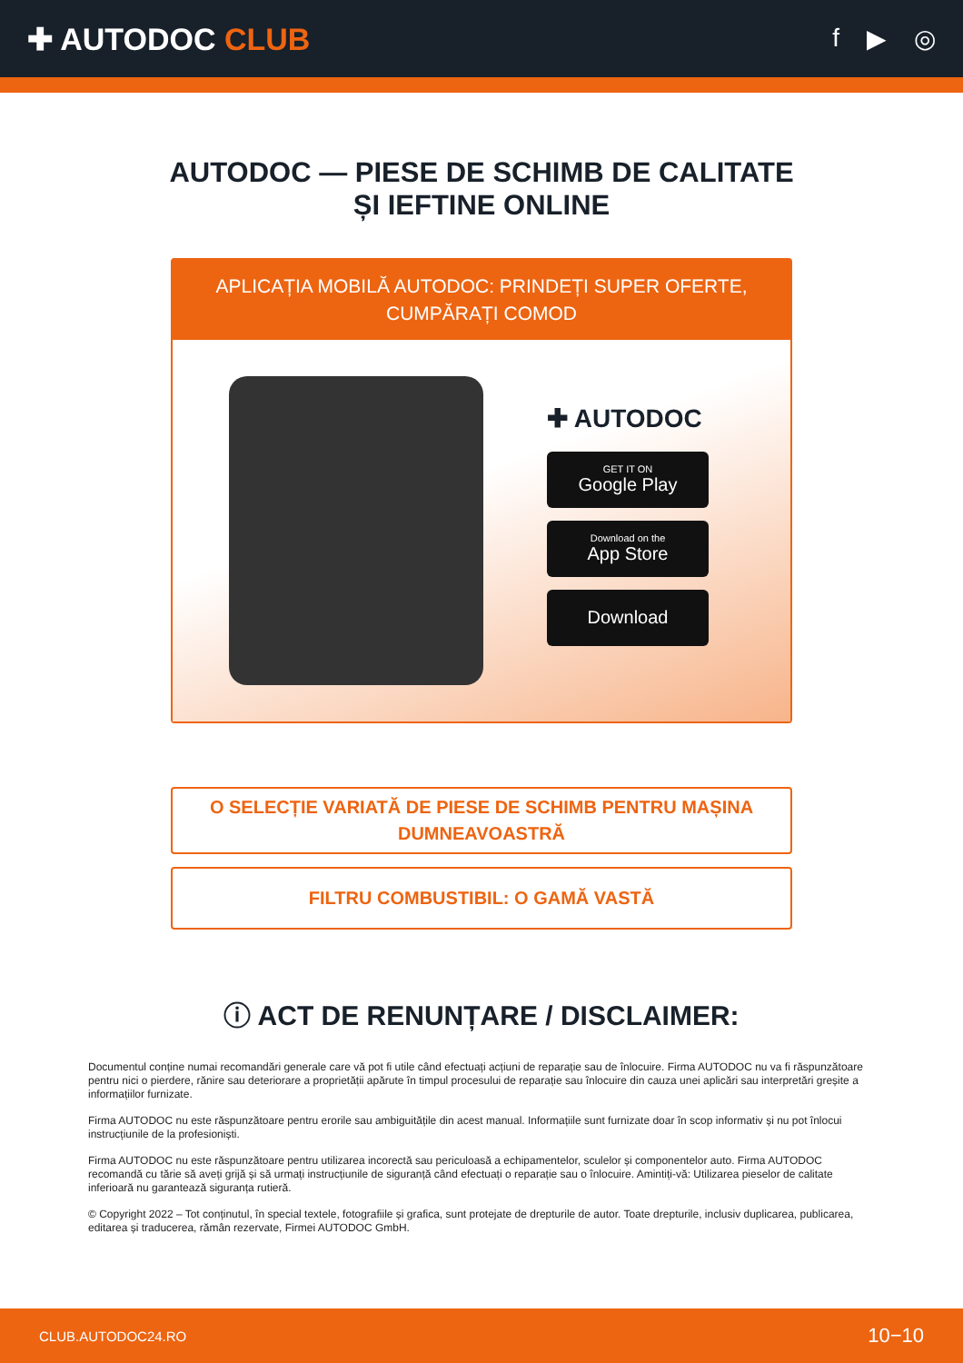✚ AUTODOC CLUB
f ▶ ◎
AUTODOC — PIESE DE SCHIMB DE CALITATE ȘI IEFTINE ONLINE
APLICAȚIA MOBILĂ AUTODOC: PRINDEȚI SUPER OFERTE, CUMPĂRAȚI COMOD
✚ AUTODOC
GET IT ON
Google Play
Download on the
App Store
Download
O SELECȚIE VARIATĂ DE PIESE DE SCHIMB PENTRU MAȘINA DUMNEAVOASTRĂ
FILTRU COMBUSTIBIL: O GAMĂ VASTĂ
ⓘ ACT DE RENUNȚARE / DISCLAIMER:
Documentul conține numai recomandări generale care vă pot fi utile când efectuați acțiuni de reparație sau de înlocuire. Firma AUTODOC nu va fi răspunzătoare pentru nici o pierdere, rănire sau deteriorare a proprietății apărute în timpul procesului de reparație sau înlocuire din cauza unei aplicări sau interpretări greșite a informațiilor furnizate.
Firma AUTODOC nu este răspunzătoare pentru erorile sau ambiguitățile din acest manual. Informațiile sunt furnizate doar în scop informativ și nu pot înlocui instrucțiunile de la profesioniști.
Firma AUTODOC nu este răspunzătoare pentru utilizarea incorectă sau periculoasă a echipamentelor, sculelor și componentelor auto. Firma AUTODOC recomandă cu tărie să aveți grijă și să urmați instrucțiunile de siguranță când efectuați o reparație sau o înlocuire. Amintiți-vă: Utilizarea pieselor de calitate inferioară nu garantează siguranța rutieră.
© Copyright 2022 – Tot conținutul, în special textele, fotografiile și grafica, sunt protejate de drepturile de autor. Toate drepturile, inclusiv duplicarea, publicarea, editarea și traducerea, rămân rezervate, Firmei AUTODOC GmbH.
CLUB.AUTODOC24.RO 10−10